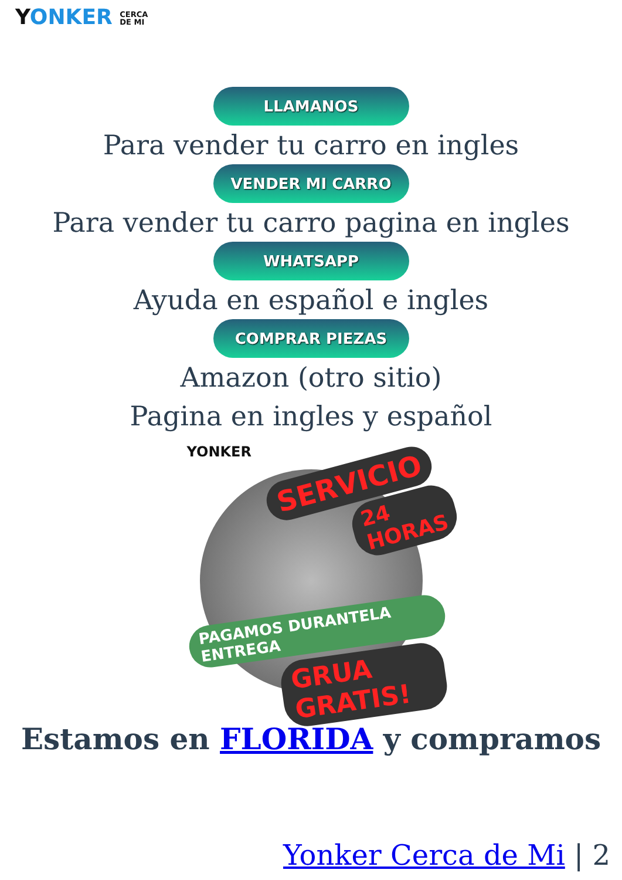YONKER CERCA
DE MI
LLAMANOS
Para vender tu carro en ingles
VENDER MI CARRO
Para vender tu carro pagina en ingles
WHATSAPP
Ayuda en español e ingles
COMPRAR PIEZAS
Amazon (otro sitio)
Pagina en ingles y español
YONKER
SERVICIO
24 HORAS
PAGAMOS DURANTELA ENTREGA
GRUA GRATIS!
Estamos en FLORIDA y compramos
Yonker Cerca de Mi | 2